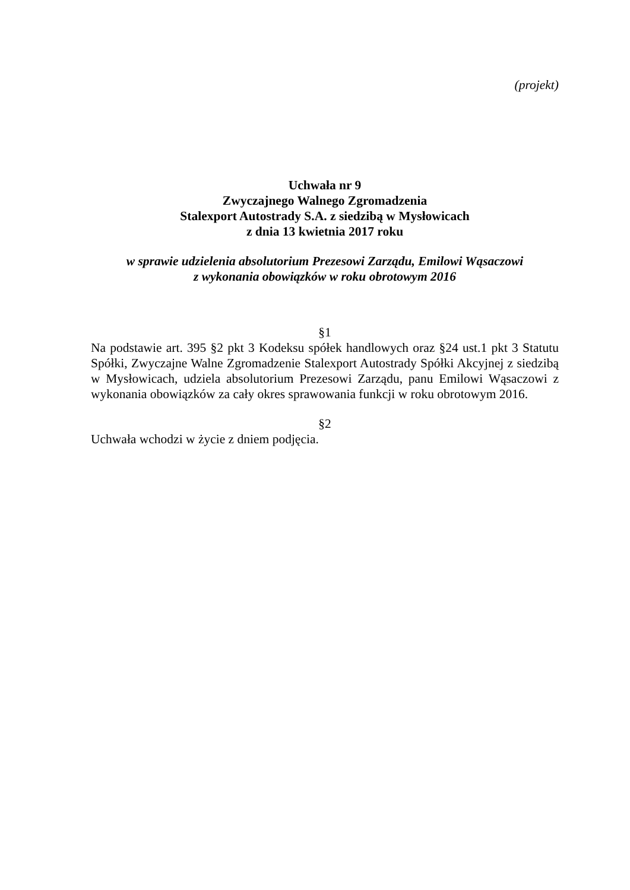(projekt)
Uchwała nr 9
Zwyczajnego Walnego Zgromadzenia
Stalexport Autostrady S.A. z siedzibą w Mysłowicach
z dnia 13 kwietnia 2017 roku
w sprawie udzielenia absolutorium Prezesowi Zarządu, Emilowi Wąsaczowi
z wykonania obowiązków w roku obrotowym 2016
§1
Na podstawie art. 395 §2 pkt 3 Kodeksu spółek handlowych oraz §24 ust.1 pkt 3 Statutu Spółki, Zwyczajne Walne Zgromadzenie Stalexport Autostrady Spółki Akcyjnej z siedzibą w Mysłowicach, udziela absolutorium Prezesowi Zarządu, panu Emilowi Wąsaczowi z wykonania obowiązków za cały okres sprawowania funkcji w roku obrotowym 2016.
§2
Uchwała wchodzi w życie z dniem podjęcia.